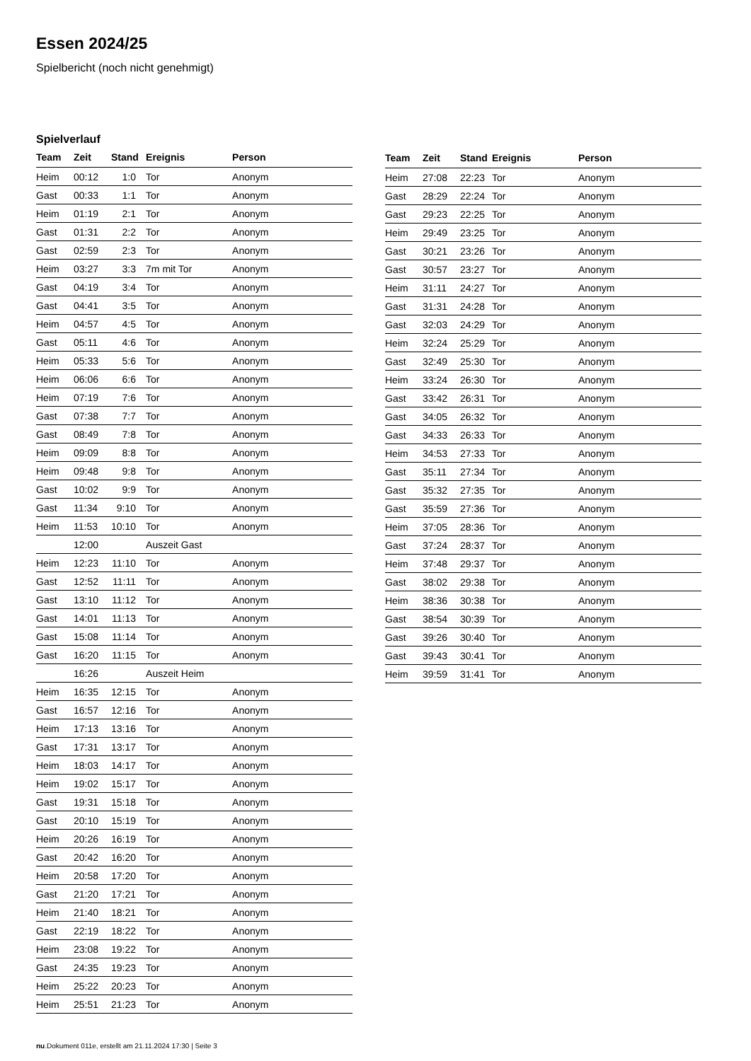Essen 2024/25
Spielbericht (noch nicht genehmigt)
Spielverlauf
| Team | Zeit | Stand | Ereignis | Person |
| --- | --- | --- | --- | --- |
| Heim | 00:12 | 1:0 | Tor | Anonym |
| Gast | 00:33 | 1:1 | Tor | Anonym |
| Heim | 01:19 | 2:1 | Tor | Anonym |
| Gast | 01:31 | 2:2 | Tor | Anonym |
| Gast | 02:59 | 2:3 | Tor | Anonym |
| Heim | 03:27 | 3:3 | 7m mit Tor | Anonym |
| Gast | 04:19 | 3:4 | Tor | Anonym |
| Gast | 04:41 | 3:5 | Tor | Anonym |
| Heim | 04:57 | 4:5 | Tor | Anonym |
| Gast | 05:11 | 4:6 | Tor | Anonym |
| Heim | 05:33 | 5:6 | Tor | Anonym |
| Heim | 06:06 | 6:6 | Tor | Anonym |
| Heim | 07:19 | 7:6 | Tor | Anonym |
| Gast | 07:38 | 7:7 | Tor | Anonym |
| Gast | 08:49 | 7:8 | Tor | Anonym |
| Heim | 09:09 | 8:8 | Tor | Anonym |
| Heim | 09:48 | 9:8 | Tor | Anonym |
| Gast | 10:02 | 9:9 | Tor | Anonym |
| Gast | 11:34 | 9:10 | Tor | Anonym |
| Heim | 11:53 | 10:10 | Tor | Anonym |
| | 12:00 | | Auszeit Gast | |
| Heim | 12:23 | 11:10 | Tor | Anonym |
| Gast | 12:52 | 11:11 | Tor | Anonym |
| Gast | 13:10 | 11:12 | Tor | Anonym |
| Gast | 14:01 | 11:13 | Tor | Anonym |
| Gast | 15:08 | 11:14 | Tor | Anonym |
| Gast | 16:20 | 11:15 | Tor | Anonym |
| | 16:26 | | Auszeit Heim | |
| Heim | 16:35 | 12:15 | Tor | Anonym |
| Gast | 16:57 | 12:16 | Tor | Anonym |
| Heim | 17:13 | 13:16 | Tor | Anonym |
| Gast | 17:31 | 13:17 | Tor | Anonym |
| Heim | 18:03 | 14:17 | Tor | Anonym |
| Heim | 19:02 | 15:17 | Tor | Anonym |
| Gast | 19:31 | 15:18 | Tor | Anonym |
| Gast | 20:10 | 15:19 | Tor | Anonym |
| Heim | 20:26 | 16:19 | Tor | Anonym |
| Gast | 20:42 | 16:20 | Tor | Anonym |
| Heim | 20:58 | 17:20 | Tor | Anonym |
| Gast | 21:20 | 17:21 | Tor | Anonym |
| Heim | 21:40 | 18:21 | Tor | Anonym |
| Gast | 22:19 | 18:22 | Tor | Anonym |
| Heim | 23:08 | 19:22 | Tor | Anonym |
| Gast | 24:35 | 19:23 | Tor | Anonym |
| Heim | 25:22 | 20:23 | Tor | Anonym |
| Heim | 25:51 | 21:23 | Tor | Anonym |
| Team | Zeit | Stand | Ereignis | Person |
| --- | --- | --- | --- | --- |
| Heim | 27:08 | 22:23 | Tor | Anonym |
| Gast | 28:29 | 22:24 | Tor | Anonym |
| Gast | 29:23 | 22:25 | Tor | Anonym |
| Heim | 29:49 | 23:25 | Tor | Anonym |
| Gast | 30:21 | 23:26 | Tor | Anonym |
| Gast | 30:57 | 23:27 | Tor | Anonym |
| Heim | 31:11 | 24:27 | Tor | Anonym |
| Gast | 31:31 | 24:28 | Tor | Anonym |
| Gast | 32:03 | 24:29 | Tor | Anonym |
| Heim | 32:24 | 25:29 | Tor | Anonym |
| Gast | 32:49 | 25:30 | Tor | Anonym |
| Heim | 33:24 | 26:30 | Tor | Anonym |
| Gast | 33:42 | 26:31 | Tor | Anonym |
| Gast | 34:05 | 26:32 | Tor | Anonym |
| Gast | 34:33 | 26:33 | Tor | Anonym |
| Heim | 34:53 | 27:33 | Tor | Anonym |
| Gast | 35:11 | 27:34 | Tor | Anonym |
| Gast | 35:32 | 27:35 | Tor | Anonym |
| Gast | 35:59 | 27:36 | Tor | Anonym |
| Heim | 37:05 | 28:36 | Tor | Anonym |
| Gast | 37:24 | 28:37 | Tor | Anonym |
| Heim | 37:48 | 29:37 | Tor | Anonym |
| Gast | 38:02 | 29:38 | Tor | Anonym |
| Heim | 38:36 | 30:38 | Tor | Anonym |
| Gast | 38:54 | 30:39 | Tor | Anonym |
| Gast | 39:26 | 30:40 | Tor | Anonym |
| Gast | 39:43 | 30:41 | Tor | Anonym |
| Heim | 39:59 | 31:41 | Tor | Anonym |
nu.Dokument 011e, erstellt am 21.11.2024 17:30 | Seite 3